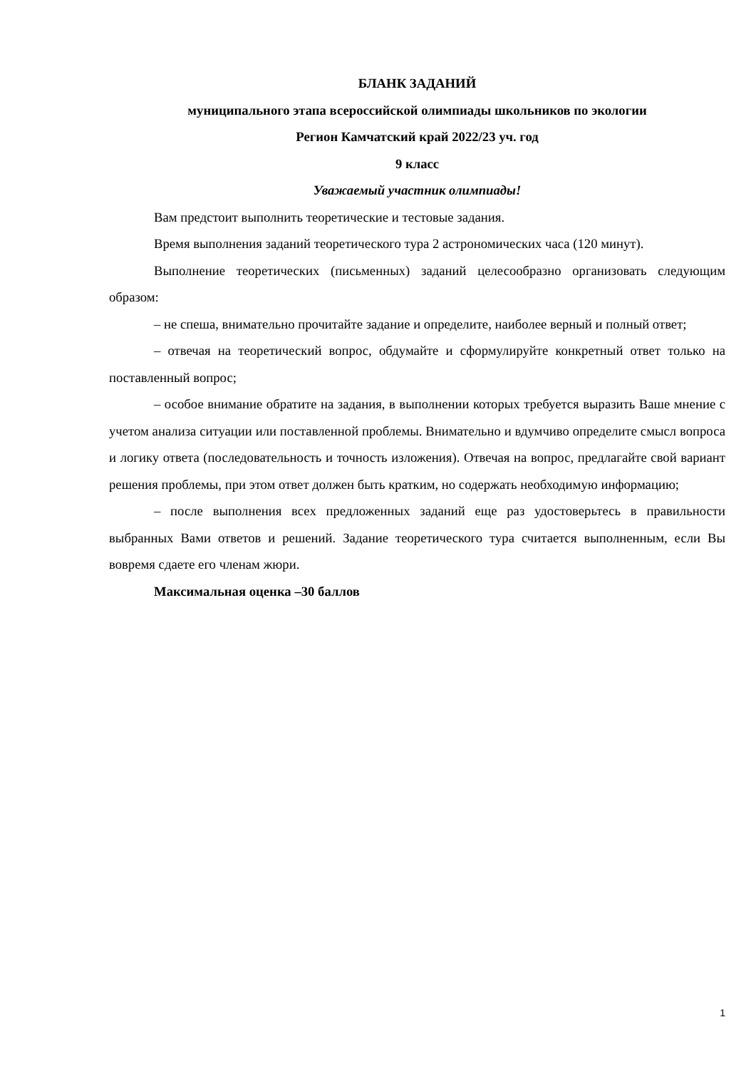БЛАНК ЗАДАНИЙ
муниципального этапа всероссийской олимпиады школьников по экологии
Регион Камчатский край 2022/23 уч. год
9 класс
Уважаемый участник олимпиады!
Вам предстоит выполнить теоретические и тестовые задания.
Время выполнения заданий теоретического тура 2 астрономических часа (120 минут).
Выполнение теоретических (письменных) заданий целесообразно организовать следующим образом:
– не спеша, внимательно прочитайте задание и определите, наиболее верный и полный ответ;
– отвечая на теоретический вопрос, обдумайте и сформулируйте конкретный ответ только на поставленный вопрос;
– особое внимание обратите на задания, в выполнении которых требуется выразить Ваше мнение с учетом анализа ситуации или поставленной проблемы. Внимательно и вдумчиво определите смысл вопроса и логику ответа (последовательность и точность изложения). Отвечая на вопрос, предлагайте свой вариант решения проблемы, при этом ответ должен быть кратким, но содержать необходимую информацию;
– после выполнения всех предложенных заданий еще раз удостоверьтесь в правильности выбранных Вами ответов и решений. Задание теоретического тура считается выполненным, если Вы вовремя сдаете его членам жюри.
Максимальная оценка –30 баллов
1